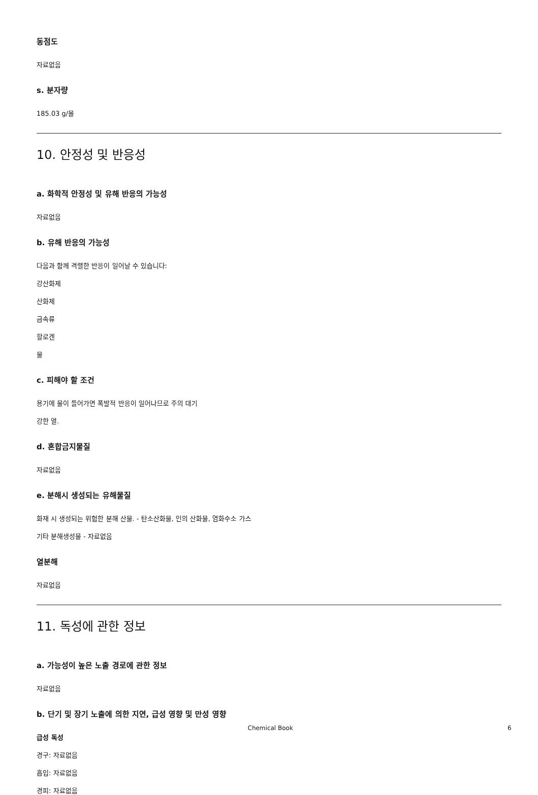동점도
자료없음
s. 분자량
185.03 g/몰
10. 안정성 및 반응성
a. 화학적 안정성 및 유해 반응의 가능성
자료없음
b. 유해 반응의 가능성
다음과 함께 격렬한 반응이 일어날 수 있습니다:
강산화제
산화제
금속류
할로겐
물
c. 피해야 할 조건
용기에 물이 들어가면 폭발적 반응이 일어나므로 주의 대기
강한 열.
d. 혼합금지물질
자료없음
e. 분해시 생성되는 유해물질
화재 시 생성되는 위험한 분해 산물. - 탄소산화물, 인의 산화물, 염화수소 가스
기타 분해생성물 - 자료없음
열분해
자료없음
11. 독성에 관한 정보
a. 가능성이 높은 노출 경로에 관한 정보
자료없음
b. 단기 및 장기 노출에 의한 지연, 급성 영향 및 만성 영향
급성 독성
경구: 자료없음
흡입: 자료없음
경피: 자료없음
Chemical Book 6